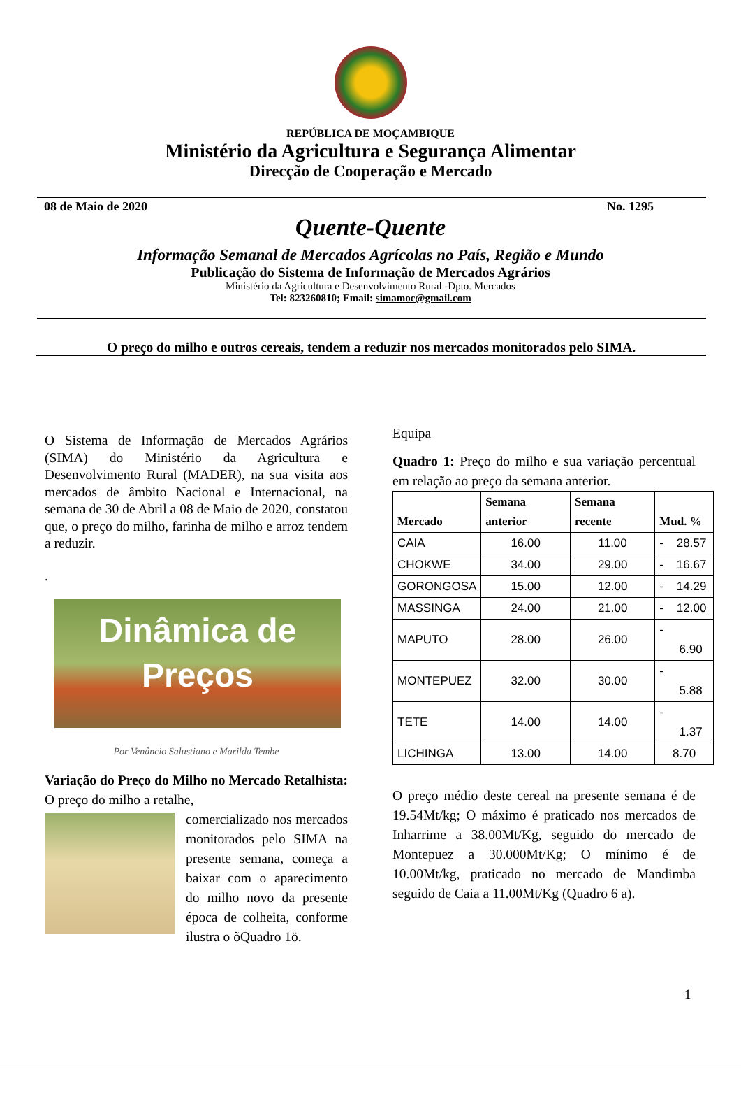REPÚBLICA DE MOÇAMBIQUE
Ministério da Agricultura e Segurança Alimentar
Direcção de Cooperação e Mercado
08 de Maio de 2020 No. 1295
Quente-Quente
Informação Semanal de Mercados Agrícolas no País, Região e Mundo
Publicação do Sistema de Informação de Mercados Agrários
Ministério da Agricultura e Desenvolvimento Rural -Dpto. Mercados
Tel: 823260810; Email: simamoc@gmail.com
O preço do milho e outros cereais, tendem a reduzir nos mercados monitorados pelo SIMA.
O Sistema de Informação de Mercados Agrários (SIMA) do Ministério da Agricultura e Desenvolvimento Rural (MADER), na sua visita aos mercados de âmbito Nacional e Internacional, na semana de 30 de Abril a 08 de Maio de 2020, constatou que, o preço do milho, farinha de milho e arroz tendem a reduzir.
.
Dinâmica de
Preços
Por Venâncio Salustiano e Marilda Tembe
Variação do Preço do Milho no Mercado Retalhista: O preço do milho a retalhe,
comercializado nos mercados monitorados pelo SIMA na presente semana, começa a baixar com o aparecimento do milho novo da presente época de colheita, conforme ilustra o õQuadro 1ö.
Equipa
Quadro 1: Preço do milho e sua variação percentual em relação ao preço da semana anterior.
| Mercado | Semana anterior | Semana recente | Mud. % |
| --- | --- | --- | --- |
| CAIA | 16.00 | 11.00 | - 28.57 |
| CHOKWE | 34.00 | 29.00 | - 16.67 |
| GORONGOSA | 15.00 | 12.00 | - 14.29 |
| MASSINGA | 24.00 | 21.00 | - 12.00 |
| MAPUTO | 28.00 | 26.00 | - 6.90 |
| MONTEPUEZ | 32.00 | 30.00 | - 5.88 |
| TETE | 14.00 | 14.00 | - 1.37 |
| LICHINGA | 13.00 | 14.00 | 8.70 |
O preço médio deste cereal na presente semana é de 19.54Mt/kg; O máximo é praticado nos mercados de Inharrime a 38.00Mt/Kg, seguido do mercado de Montepuez a 30.000Mt/Kg; O mínimo é de 10.00Mt/kg, praticado no mercado de Mandimba seguido de Caia a 11.00Mt/Kg (Quadro 6 a).
1